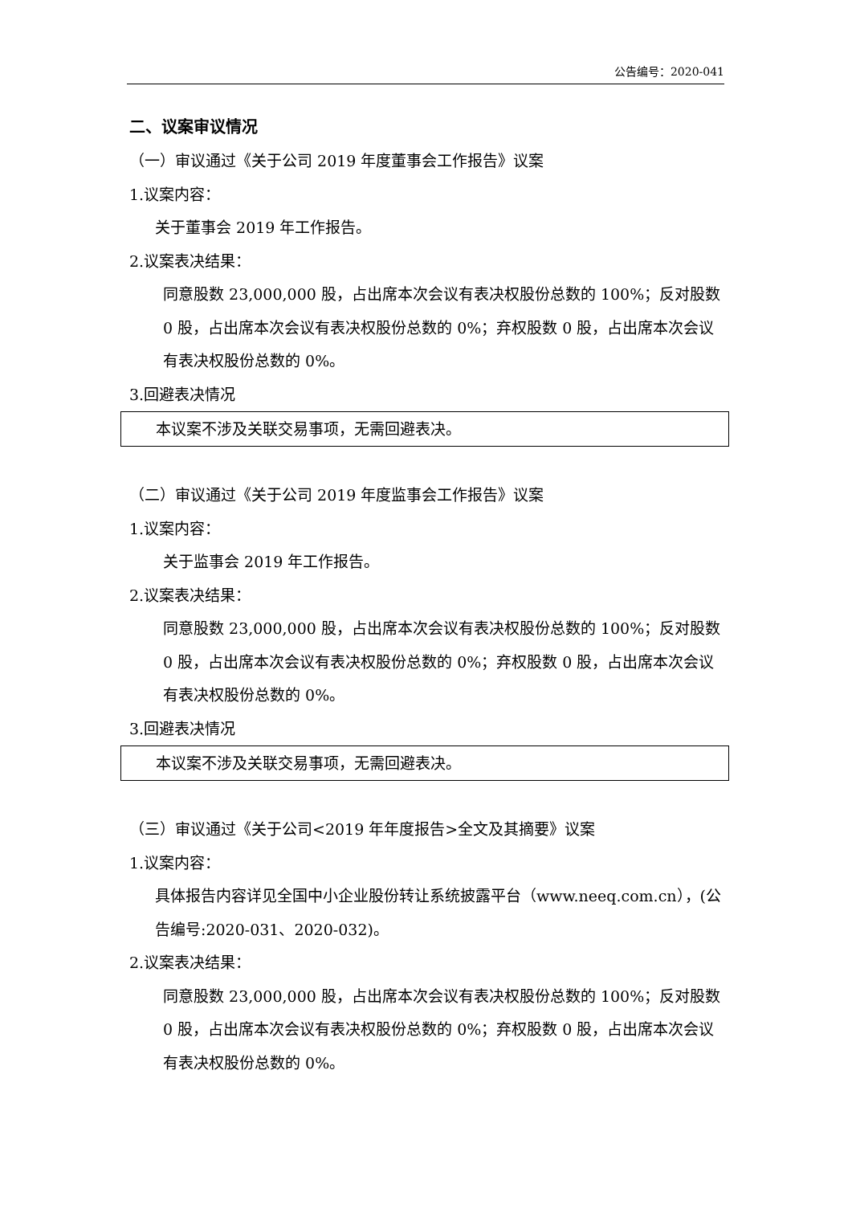公告编号：2020-041
二、议案审议情况
（一）审议通过《关于公司 2019 年度董事会工作报告》议案
1.议案内容：
关于董事会 2019 年工作报告。
2.议案表决结果：
同意股数 23,000,000 股，占出席本次会议有表决权股份总数的 100%；反对股数 0 股，占出席本次会议有表决权股份总数的 0%；弃权股数 0 股，占出席本次会议有表决权股份总数的 0%。
3.回避表决情况
本议案不涉及关联交易事项，无需回避表决。
（二）审议通过《关于公司 2019 年度监事会工作报告》议案
1.议案内容：
关于监事会 2019 年工作报告。
2.议案表决结果：
同意股数 23,000,000 股，占出席本次会议有表决权股份总数的 100%；反对股数 0 股，占出席本次会议有表决权股份总数的 0%；弃权股数 0 股，占出席本次会议有表决权股份总数的 0%。
3.回避表决情况
本议案不涉及关联交易事项，无需回避表决。
（三）审议通过《关于公司<2019 年年度报告>全文及其摘要》议案
1.议案内容：
具体报告内容详见全国中小企业股份转让系统披露平台（www.neeq.com.cn），(公告编号:2020-031、2020-032)。
2.议案表决结果：
同意股数 23,000,000 股，占出席本次会议有表决权股份总数的 100%；反对股数 0 股，占出席本次会议有表决权股份总数的 0%；弃权股数 0 股，占出席本次会议有表决权股份总数的 0%。